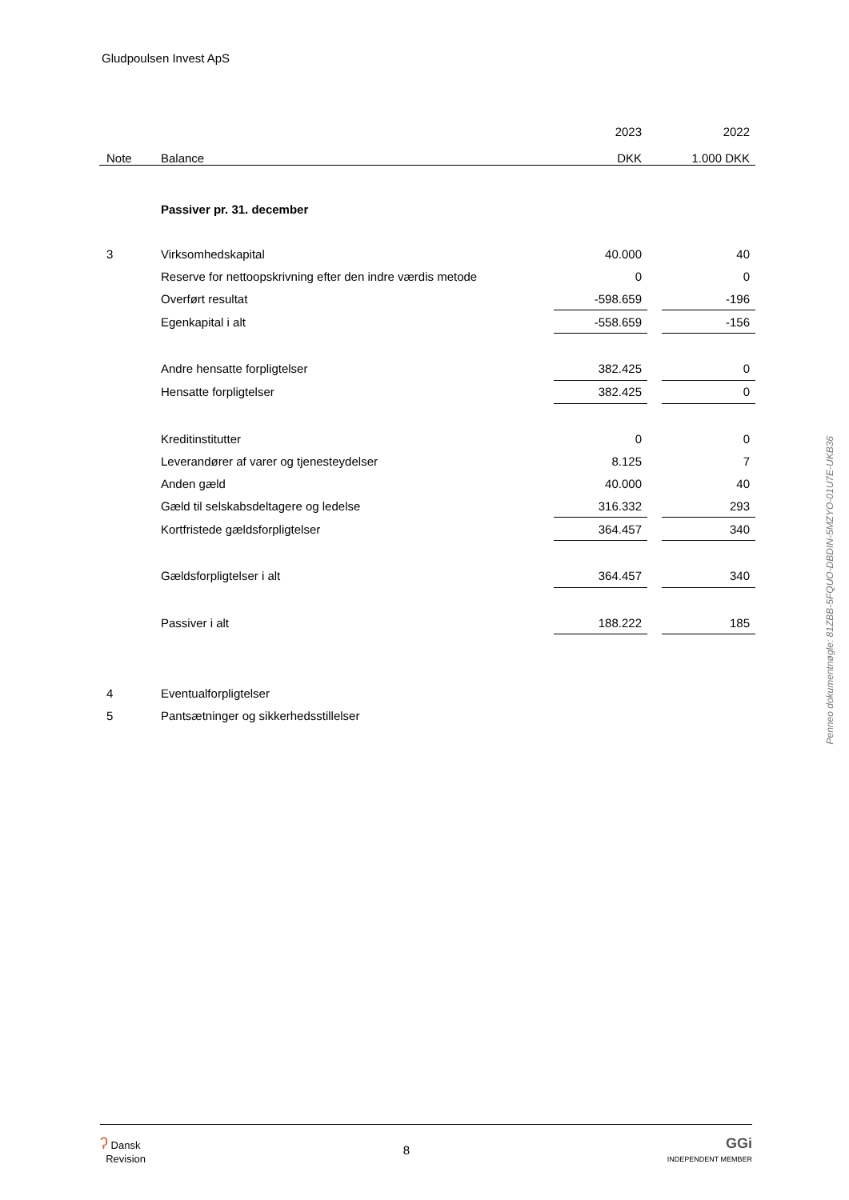Gludpoulsen Invest ApS
| | | 2023 | | 2022 |
| --- | --- | --- | --- | --- |
| Note | Balance | DKK | | 1.000 DKK |
| | Passiver pr. 31. december | | | |
| 3 | Virksomhedskapital | 40.000 | | 40 |
| | Reserve for nettoopskrivning efter den indre værdis metode | 0 | | 0 |
| | Overført resultat | -598.659 | | -196 |
| | Egenkapital i alt | -558.659 | | -156 |
| | Andre hensatte forpligtelser | 382.425 | | 0 |
| | Hensatte forpligtelser | 382.425 | | 0 |
| | Kreditinstitutter | 0 | | 0 |
| | Leverandører af varer og tjenesteydelser | 8.125 | | 7 |
| | Anden gæld | 40.000 | | 40 |
| | Gæld til selskabsdeltagere og ledelse | 316.332 | | 293 |
| | Kortfristede gældsforpligtelser | 364.457 | | 340 |
| | Gældsforpligtelser i alt | 364.457 | | 340 |
| | Passiver i alt | 188.222 | | 185 |
| 4 | Eventualforpligtelser | | | |
| 5 | Pantsætninger og sikkerhedsstillelser | | | |
Penneo dokumentnøgle: 81ZBB-5FQUO-DBDIN-5MZYO-01U7E-UKB36
ʔ Dansk
Revision
8
GGi
INDEPENDENT MEMBER